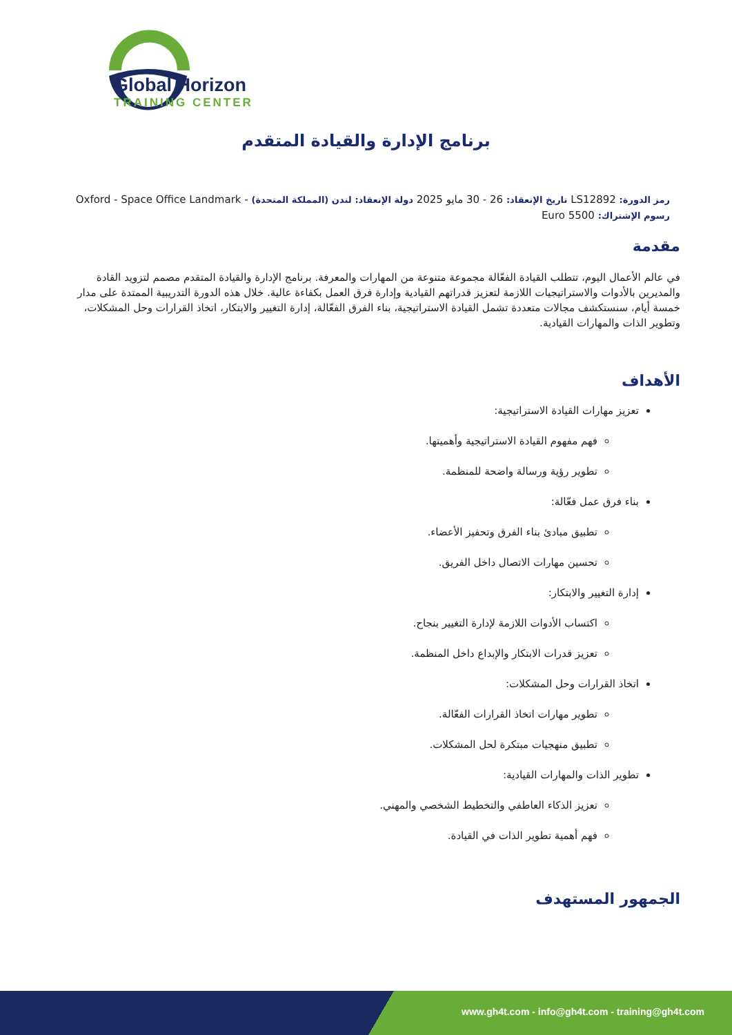Global Horizon
TRAINING CENTER
برنامج الإدارة والقيادة المتقدم
رمز الدورة: LS12892 تاريخ الإنعقاد: 26 - 30 مايو 2025 دولة الإنعقاد: لندن (المملكة المتحدة) - Oxford - Space Office Landmark
رسوم الإشتراك: 5500 Euro
مقدمة
في عالم الأعمال اليوم، تتطلب القيادة الفعّالة مجموعة متنوعة من المهارات والمعرفة. برنامج الإدارة والقيادة المتقدم مصمم لتزويد القادة والمديرين بالأدوات والاستراتيجيات اللازمة لتعزيز قدراتهم القيادية وإدارة فرق العمل بكفاءة عالية. خلال هذه الدورة التدريبية الممتدة على مدار خمسة أيام، سنستكشف مجالات متعددة تشمل القيادة الاستراتيجية، بناء الفرق الفعّالة، إدارة التغيير والابتكار، اتخاذ القرارات وحل المشكلات، وتطوير الذات والمهارات القيادية.
الأهداف
تعزيز مهارات القيادة الاستراتيجية:
فهم مفهوم القيادة الاستراتيجية وأهميتها.
تطوير رؤية ورسالة واضحة للمنظمة.
بناء فرق عمل فعّالة:
تطبيق مبادئ بناء الفرق وتحفيز الأعضاء.
تحسين مهارات الاتصال داخل الفريق.
إدارة التغيير والابتكار:
اكتساب الأدوات اللازمة لإدارة التغيير بنجاح.
تعزيز قدرات الابتكار والإبداع داخل المنظمة.
اتخاذ القرارات وحل المشكلات:
تطوير مهارات اتخاذ القرارات الفعّالة.
تطبيق منهجيات مبتكرة لحل المشكلات.
تطوير الذات والمهارات القيادية:
تعزيز الذكاء العاطفي والتخطيط الشخصي والمهني.
فهم أهمية تطوير الذات في القيادة.
الجمهور المستهدف
www.gh4t.com - info@gh4t.com - training@gh4t.com